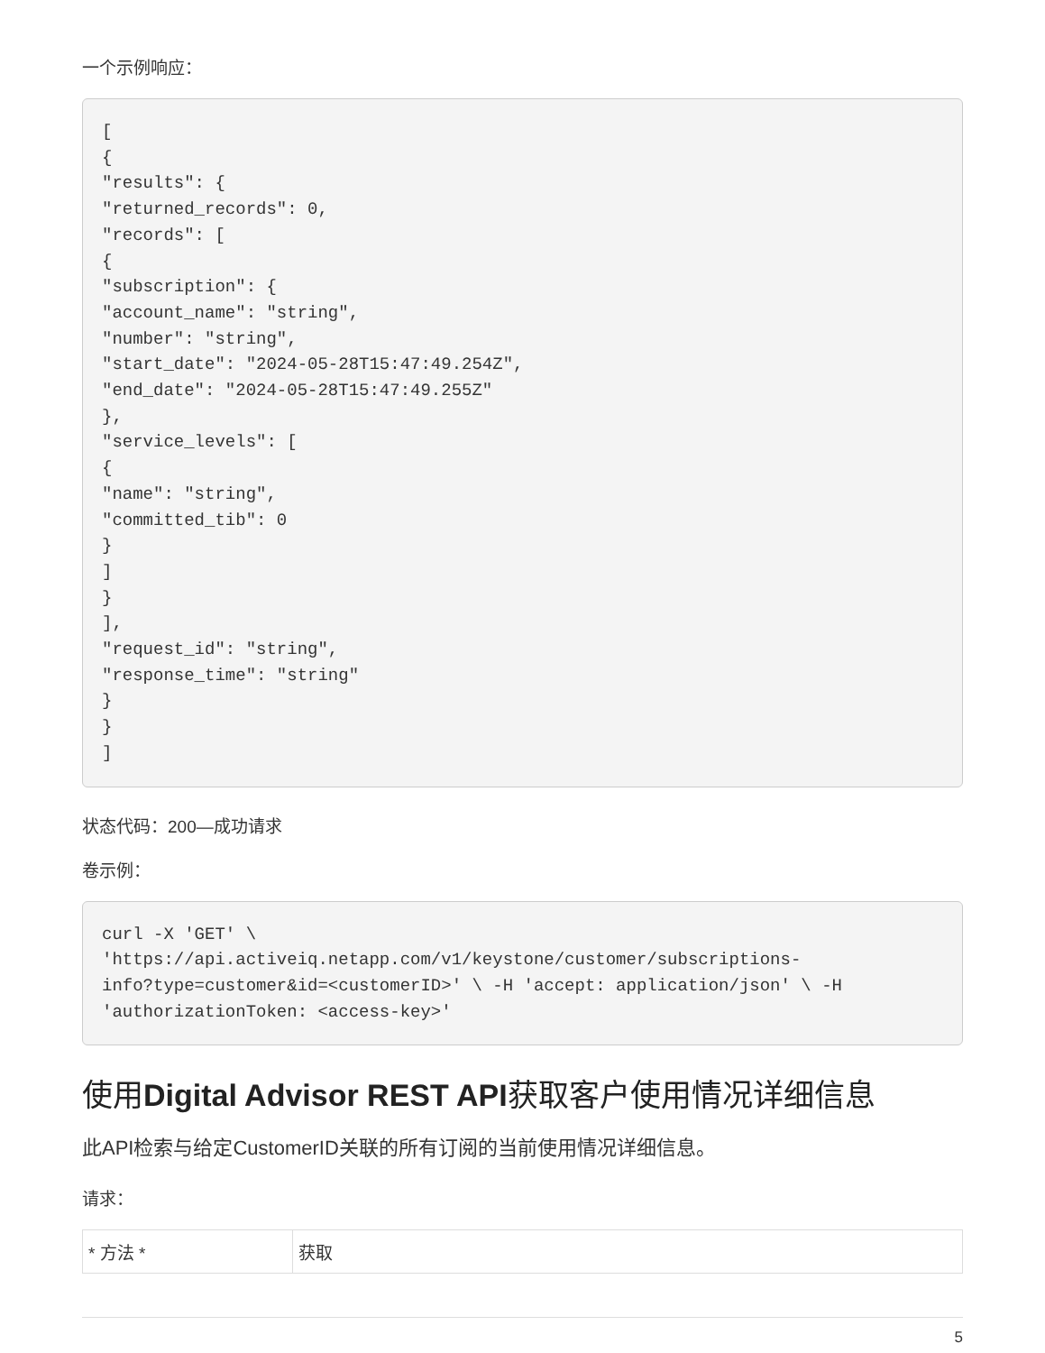一个示例响应：
[
{
"results": {
"returned_records": 0,
"records": [
{
"subscription": {
"account_name": "string",
"number": "string",
"start_date": "2024-05-28T15:47:49.254Z",
"end_date": "2024-05-28T15:47:49.255Z"
},
"service_levels": [
{
"name": "string",
"committed_tib": 0
}
]
}
],
"request_id": "string",
"response_time": "string"
}
}
]
状态代码：200—成功请求
卷示例：
curl -X 'GET' \
'https://api.activeiq.netapp.com/v1/keystone/customer/subscriptions-
info?type=customer&id=<customerID>' \ -H 'accept: application/json' \ -H
'authorizationToken: <access-key>'
使用Digital Advisor REST API获取客户使用情况详细信息
此API检索与给定CustomerID关联的所有订阅的当前使用情况详细信息。
请求：
| * 方法 * | 获取 |
5